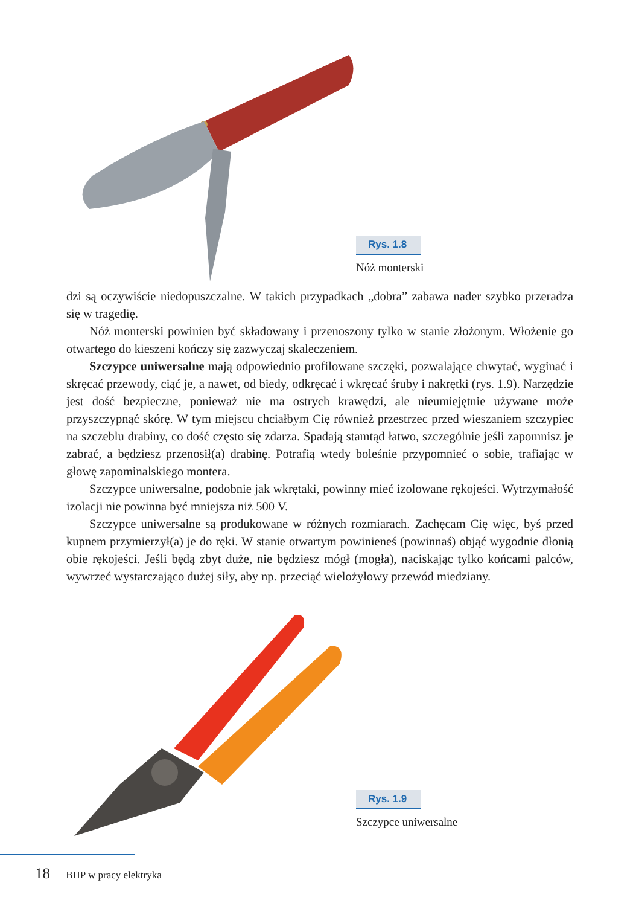Rys. 1.8
Nóż monterski
dzi są oczywiście niedopuszczalne. W takich przypadkach „dobra” zabawa nader szybko przeradza się w tragedię.
Nóż monterski powinien być składowany i przenoszony tylko w stanie złożonym. Włożenie go otwartego do kieszeni kończy się zazwyczaj skaleczeniem.
Szczypce uniwersalne mają odpowiednio profilowane szczęki, pozwalające chwytać, wyginać i skręcać przewody, ciąć je, a nawet, od biedy, odkręcać i wkręcać śruby i nakrętki (rys. 1.9). Narzędzie jest dość bezpieczne, ponieważ nie ma ostrych krawędzi, ale nie­umiejętnie używane może przyszczypnąć skórę. W tym miejscu chciałbym Cię również przestrzec przed wieszaniem szczypiec na szczeblu drabiny, co dość często się zdarza. Spa­dają stamtąd łatwo, szczególnie jeśli zapomnisz je zabrać, a będziesz przenosił(a) drabinę. Potrafią wtedy boleśnie przypomnieć o sobie, trafiając w głowę zapominalskiego montera.
Szczypce uniwersalne, podobnie jak wkrętaki, powinny mieć izolowane rękojeści. Wytrzymałość izolacji nie powinna być mniejsza niż 500 V.
Szczypce uniwersalne są produkowane w różnych rozmiarach. Zachęcam Cię więc, byś przed kupnem przymierzył(a) je do ręki. W stanie otwartym powinieneś (powinnaś) objąć wygodnie dłonią obie rękojeści. Jeśli będą zbyt duże, nie będziesz mógł (mogła), naciskając tylko końcami palców, wywrzeć wystarczająco dużej siły, aby np. przeciąć wielożyłowy przewód miedziany.
Rys. 1.9
Szczypce uniwersalne
18 BHP w pracy elektryka